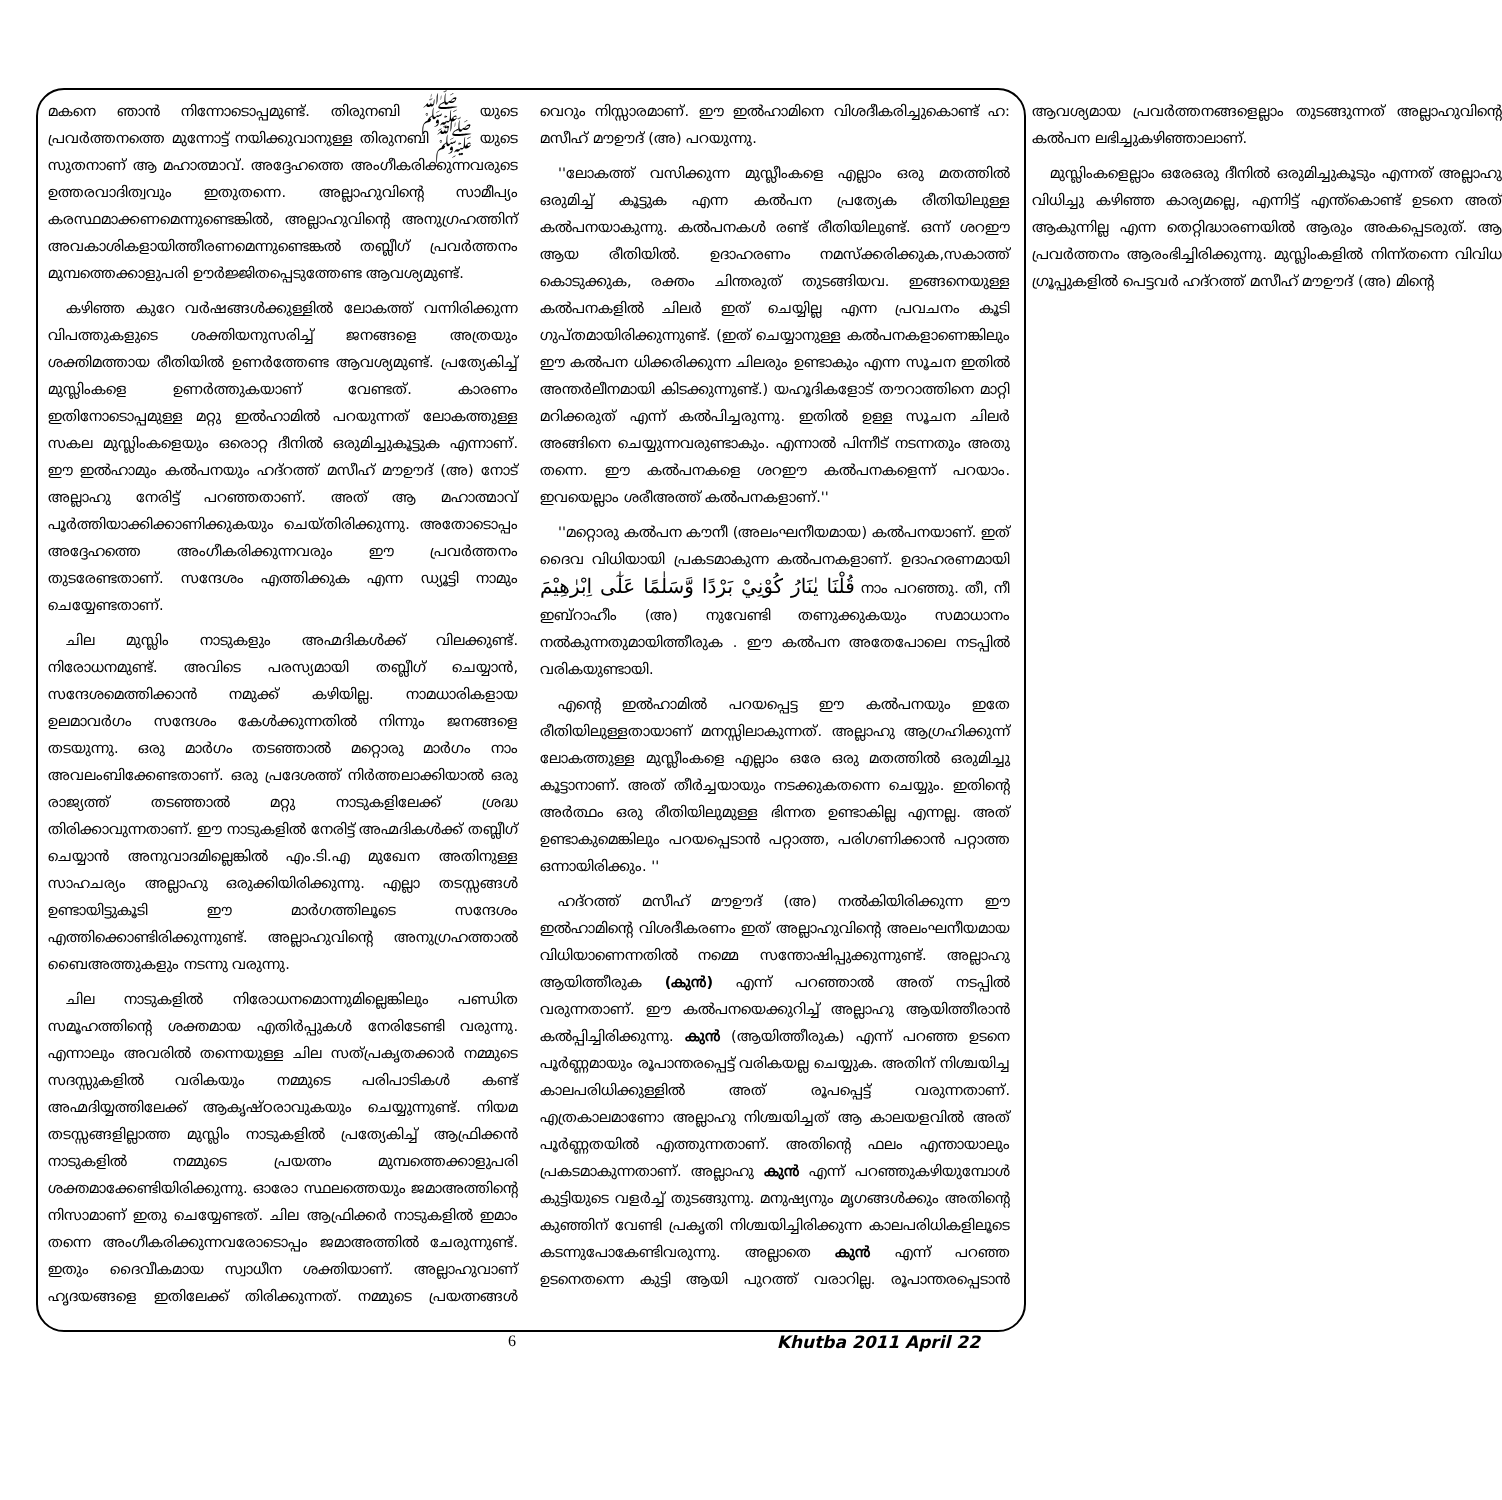മകനെ ഞാൻ നിന്നോടൊപ്പമുണ്ട്. തിരുനബി ﷺ യുടെ പ്രവർത്തനത്തെ മുന്നോട്ട് നയിക്കുവാനുള്ള തിരുനബി ﷺ യുടെ സുതനാണ് ആ മഹാത്മാവ്. അദ്ദേഹത്തെ അംഗീകരിക്കുന്നവരുടെ ഉത്തരവാദിത്വവും ഇതുതന്നെ. അല്ലാഹുവിന്റെ സാമീപ്യം കരസ്ഥമാക്കണമെന്നുണ്ടെങ്കിൽ, അല്ലാഹുവിന്റെ അനുഗ്രഹത്തിന് അവകാശികളായിത്തീരണമെന്നുണ്ടെങ്കൽ തബ്ലീഗ് പ്രവർത്തനം മുമ്പത്തെക്കാളുപരി ഊർജ്ജിതപ്പെടുത്തേണ്ട ആവശ്യമുണ്ട്.
കഴിഞ്ഞ കുറേ വർഷങ്ങൾക്കുള്ളിൽ ലോകത്ത് വന്നിരിക്കുന്ന വിപത്തുകളുടെ ശക്തിയനുസരിച്ച് ജനങ്ങളെ അത്രയും ശക്തിമത്തായ രീതിയിൽ ഉണർത്തേണ്ട ആവശ്യമുണ്ട്. പ്രത്യേകിച്ച് മുസ്ലിംകളെ ഉണർത്തുകയാണ് വേണ്ടത്. കാരണം ഇതിനോടൊപ്പമുള്ള മറ്റു ഇൽഹാമിൽ പറയുന്നത് ലോകത്തുള്ള സകല മുസ്ലിംകളെയും ഒരൊറ്റ ദീനിൽ ഒരുമിച്ചുകൂട്ടുക എന്നാണ്. ഈ ഇൽഹാമും കൽപനയും ഹദ്റത്ത് മസീഹ് മൗഊദ് (അ) നോട് അല്ലാഹു നേരിട്ട് പറഞ്ഞതാണ്. അത് ആ മഹാത്മാവ് പൂർത്തിയാക്കിക്കാണിക്കുകയും ചെയ്തിരിക്കുന്നു. അതോടൊപ്പം അദ്ദേഹത്തെ അംഗീകരിക്കുന്നവരും ഈ പ്രവർത്തനം തുടരേണ്ടതാണ്. സന്ദേശം എത്തിക്കുക എന്ന ഡ്യൂട്ടി നാമും ചെയ്യേണ്ടതാണ്.
ചില മുസ്ലിം നാടുകളും അഹ്മദികൾക്ക് വിലക്കുണ്ട്. നിരോധനമുണ്ട്. അവിടെ പരസ്യമായി തബ്ലീഗ് ചെയ്യാൻ, സന്ദേശമെത്തിക്കാൻ നമുക്ക് കഴിയില്ല. നാമധാരികളായ ഉലമാവർഗം സന്ദേശം കേൾക്കുന്നതിൽ നിന്നും ജനങ്ങളെ തടയുന്നു. ഒരു മാർഗം തടഞ്ഞാൽ മറ്റൊരു മാർഗം നാം അവലംബിക്കേണ്ടതാണ്. ഒരു പ്രദേശത്ത് നിർത്തലാക്കിയാൽ ഒരു രാജ്യത്ത് തടഞ്ഞാൽ മറ്റു നാടുകളിലേക്ക് ശ്രദ്ധ തിരിക്കാവുന്നതാണ്. ഈ നാടുകളിൽ നേരിട്ട് അഹ്മദികൾക്ക് തബ്ലീഗ് ചെയ്യാൻ അനുവാദമില്ലെങ്കിൽ എം.ടി.എ മുഖേന അതിനുള്ള സാഹചര്യം അല്ലാഹു ഒരുക്കിയിരിക്കുന്നു. എല്ലാ തടസ്സങ്ങൾ ഉണ്ടായിട്ടുകൂടി ഈ മാർഗത്തിലൂടെ സന്ദേശം എത്തിക്കൊണ്ടിരിക്കുന്നുണ്ട്. അല്ലാഹുവിന്റെ അനുഗ്രഹത്താൽ ബൈഅത്തുകളും നടന്നു വരുന്നു.
ചില നാടുകളിൽ നിരോധനമൊന്നുമില്ലെങ്കിലും പണ്ഡിത സമൂഹത്തിന്റെ ശക്തമായ എതിർപ്പുകൾ നേരിടേണ്ടി വരുന്നു. എന്നാലും അവരിൽ തന്നെയുള്ള ചില സത്പ്രകൃതക്കാർ നമ്മുടെ സദസ്സുകളിൽ വരികയും നമ്മുടെ പരിപാടികൾ കണ്ട് അഹ്മദിയ്യത്തിലേക്ക് ആകൃഷ്ഠരാവുകയും ചെയ്യുന്നുണ്ട്. നിയമ തടസ്സങ്ങളില്ലാത്ത മുസ്ലിം നാടുകളിൽ പ്രത്യേകിച്ച് ആഫ്രിക്കൻ നാടുകളിൽ നമ്മുടെ പ്രയത്നം മുമ്പത്തെക്കാളുപരി ശക്തമാക്കേണ്ടിയിരിക്കുന്നു. ഓരോ സ്ഥലത്തെയും ജമാഅത്തിന്റെ നിസാമാണ് ഇതു ചെയ്യേണ്ടത്. ചില ആഫ്രിക്കർ നാടുകളിൽ ഇമാം തന്നെ അംഗീകരിക്കുന്നവരോടൊപ്പം ജമാഅത്തിൽ ചേരുന്നുണ്ട്. ഇതും ദൈവീകമായ സ്വാധീന ശക്തിയാണ്. അല്ലാഹുവാണ് ഹൃദയങ്ങളെ ഇതിലേക്ക് തിരിക്കുന്നത്. നമ്മുടെ പ്രയത്നങ്ങൾ വെറും നിസ്സാരമാണ്. ഈ ഇൽഹാമിനെ വിശദീകരിച്ചുകൊണ്ട് ഹ: മസീഹ് മൗഊദ് (അ) പറയുന്നു.
''ലോകത്ത് വസിക്കുന്ന മുസ്ലീംകളെ എല്ലാം ഒരു മതത്തിൽ ഒരുമിച്ച് കൂട്ടുക എന്ന കൽപന പ്രത്യേക രീതിയിലുള്ള കൽപനയാകുന്നു. കൽപനകൾ രണ്ട് രീതിയിലുണ്ട്. ഒന്ന് ശറഈ ആയ രീതിയിൽ. ഉദാഹരണം നമസ്ക്കരിക്കുക,സകാത്ത് കൊടുക്കുക, രക്തം ചിന്തരുത് തുടങ്ങിയവ. ഇങ്ങനെയുള്ള കൽപനകളിൽ ചിലർ ഇത് ചെയ്യില്ല എന്ന പ്രവചനം കൂടി ഗുപ്തമായിരിക്കുന്നുണ്ട്. (ഇത് ചെയ്യാനുള്ള കൽപനകളാണെങ്കിലും ഈ കൽപന ധിക്കരിക്കുന്ന ചിലരും ഉണ്ടാകും എന്ന സൂചന ഇതിൽ അന്തർലീനമായി കിടക്കുന്നുണ്ട്.) യഹൂദികളോട് തൗറാത്തിനെ മാറ്റി മറിക്കരുത് എന്ന് കൽപിച്ചരുന്നു. ഇതിൽ ഉള്ള സൂചന ചിലർ അങ്ങിനെ ചെയ്യുന്നവരുണ്ടാകും. എന്നാൽ പിന്നീട് നടന്നതും അതു തന്നെ. ഈ കൽപനകളെ ശറഈ കൽപനകളെന്ന് പറയാം. ഇവയെല്ലാം ശരീഅത്ത് കൽപനകളാണ്.''
''മറ്റൊരു കൽപന കൗനീ (അലംഘനീയമായ) കൽപനയാണ്. ഇത് ദൈവ വിധിയായി പ്രകടമാകുന്ന കൽപനകളാണ്. ഉദാഹരണമായി قُلْنَا يٰنَارُ كُوْنِيْ بَرْدًا وَّسَلٰمًا عَلٰٓى اِبْرٰهِيْمَ നാം പറഞ്ഞു. തീ, നീ ഇബ്റാഹീം (അ) നുവേണ്ടി തണുക്കുകയും സമാധാനം നൽകുന്നതുമായിത്തീരുക . ഈ കൽപന അതേപോലെ നടപ്പിൽ വരികയുണ്ടായി.
എന്റെ ഇൽഹാമിൽ പറയപ്പെട്ട ഈ കൽപനയും ഇതേ രീതിയിലുള്ളതായാണ് മനസ്സിലാകുന്നത്. അല്ലാഹു ആഗ്രഹിക്കുന്ന് ലോകത്തുള്ള മുസ്ലീംകളെ എല്ലാം ഒരേ ഒരു മതത്തിൽ ഒരുമിച്ചു കൂട്ടാനാണ്. അത് തീർച്ചയായും നടക്കുകതന്നെ ചെയ്യും. ഇതിന്റെ അർത്ഥം ഒരു രീതിയിലുമുള്ള ഭിന്നത ഉണ്ടാകില്ല എന്നല്ല. അത് ഉണ്ടാകുമെങ്കിലും പറയപ്പെടാൻ പറ്റാത്ത, പരിഗണിക്കാൻ പറ്റാത്ത ഒന്നായിരിക്കും. ''
ഹദ്റത്ത് മസീഹ് മൗഊദ് (അ) നൽകിയിരിക്കുന്ന ഈ ഇൽഹാമിന്റെ വിശദീകരണം ഇത് അല്ലാഹുവിന്റെ അലംഘനീയമായ വിധിയാണെന്നതിൽ നമ്മെ സന്തോഷിപ്പുക്കുന്നുണ്ട്. അല്ലാഹു ആയിത്തീരുക (കുൻ) എന്ന് പറഞ്ഞാൽ അത് നടപ്പിൽ വരുന്നതാണ്. ഈ കൽപനയെക്കുറിച്ച് അല്ലാഹു ആയിത്തീരാൻ കൽപ്പിച്ചിരിക്കുന്നു. കുൻ (ആയിത്തീരുക) എന്ന് പറഞ്ഞ ഉടനെ പൂർണ്ണമായും രൂപാന്തരപ്പെട്ട് വരികയല്ല ചെയ്യുക. അതിന് നിശ്ചയിച്ച കാലപരിധിക്കുള്ളിൽ അത് രൂപപ്പെട്ട് വരുന്നതാണ്. എത്രകാലമാണോ അല്ലാഹു നിശ്ചയിച്ചത് ആ കാലയളവിൽ അത് പൂർണ്ണതയിൽ എത്തുന്നതാണ്. അതിന്റെ ഫലം എന്തായാലും പ്രകടമാകുന്നതാണ്. അല്ലാഹു കുൻ എന്ന് പറഞ്ഞുകഴിയുമ്പോൾ കുട്ടിയുടെ വളർച്ച് തുടങ്ങുന്നു. മനുഷ്യനും മൃഗങ്ങൾക്കും അതിന്റെ കുഞ്ഞിന് വേണ്ടി പ്രകൃതി നിശ്ചയിച്ചിരിക്കുന്ന കാലപരിധികളിലൂടെ കടന്നുപോകേണ്ടിവരുന്നു. അല്ലാതെ കുൻ എന്ന് പറഞ്ഞ ഉടനെതന്നെ കുട്ടി ആയി പുറത്ത് വരാറില്ല. രൂപാന്തരപ്പെടാൻ ആവശ്യമായ പ്രവർത്തനങ്ങളെല്ലാം തുടങ്ങുന്നത് അല്ലാഹുവിന്റെ കൽപന ലഭിച്ചുകഴിഞ്ഞാലാണ്.
മുസ്ലിംകളെല്ലാം ഒരേഒരു ദീനിൽ ഒരുമിച്ചുകൂടും എന്നത് അല്ലാഹു വിധിച്ചു കഴിഞ്ഞ കാര്യമല്ലെ, എന്നിട്ട് എന്ത്കൊണ്ട് ഉടനെ അത് ആകുന്നില്ല എന്ന തെറ്റിദ്ധാരണയിൽ ആരും അകപ്പെടരുത്. ആ പ്രവർത്തനം ആരംഭിച്ചിരിക്കുന്നു. മുസ്ലിംകളിൽ നിന്ന്തന്നെ വിവിധ ഗ്രൂപ്പുകളിൽ പെട്ടവർ ഹദ്റത്ത് മസീഹ് മൗഊദ് (അ) മിന്റെ
6 Khutba 2011 April 22